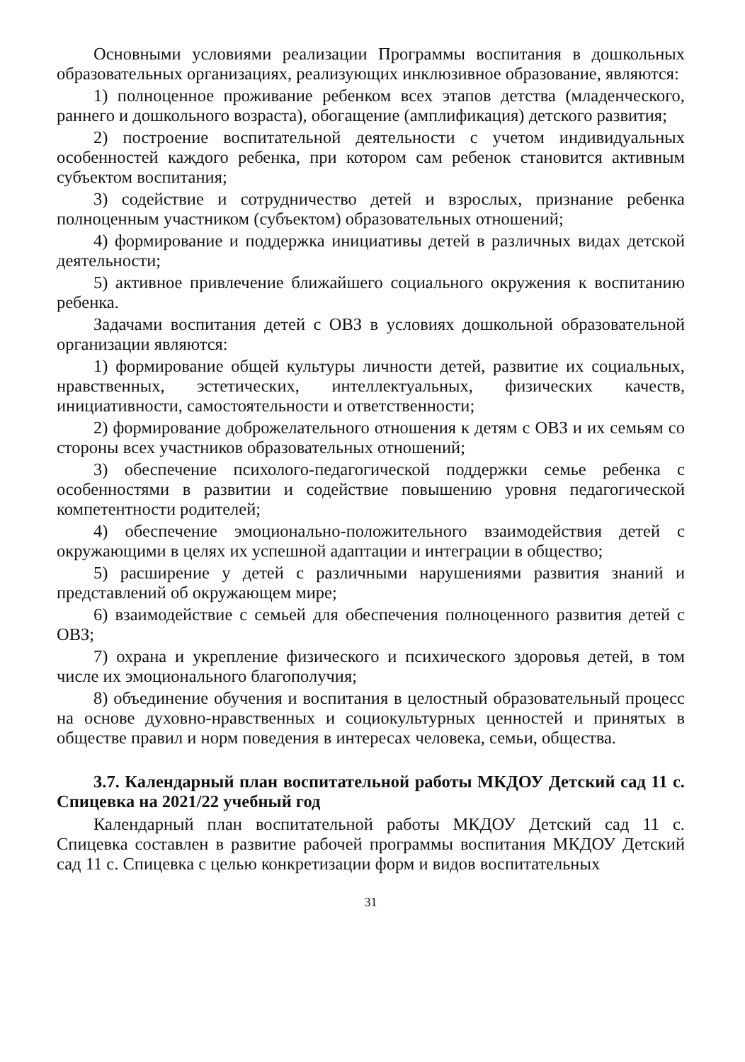Основными условиями реализации Программы воспитания в дошкольных образовательных организациях, реализующих инклюзивное образование, являются:
1) полноценное проживание ребенком всех этапов детства (младенческого, раннего и дошкольного возраста), обогащение (амплификация) детского развития;
2) построение воспитательной деятельности с учетом индивидуальных особенностей каждого ребенка, при котором сам ребенок становится активным субъектом воспитания;
3) содействие и сотрудничество детей и взрослых, признание ребенка полноценным участником (субъектом) образовательных отношений;
4) формирование и поддержка инициативы детей в различных видах детской деятельности;
5) активное привлечение ближайшего социального окружения к воспитанию ребенка.
Задачами воспитания детей с ОВЗ в условиях дошкольной образовательной организации являются:
1) формирование общей культуры личности детей, развитие их социальных, нравственных, эстетических, интеллектуальных, физических качеств, инициативности, самостоятельности и ответственности;
2) формирование доброжелательного отношения к детям с ОВЗ и их семьям со стороны всех участников образовательных отношений;
3) обеспечение психолого-педагогической поддержки семье ребенка с особенностями в развитии и содействие повышению уровня педагогической компетентности родителей;
4) обеспечение эмоционально-положительного взаимодействия детей с окружающими в целях их успешной адаптации и интеграции в общество;
5) расширение у детей с различными нарушениями развития знаний и представлений об окружающем мире;
6) взаимодействие с семьей для обеспечения полноценного развития детей с ОВЗ;
7) охрана и укрепление физического и психического здоровья детей, в том числе их эмоционального благополучия;
8) объединение обучения и воспитания в целостный образовательный процесс на основе духовно-нравственных и социокультурных ценностей и принятых в обществе правил и норм поведения в интересах человека, семьи, общества.
3.7. Календарный план воспитательной работы МКДОУ Детский сад 11 с. Спицевка на 2021/22 учебный год
Календарный план воспитательной работы МКДОУ Детский сад 11 с. Спицевка составлен в развитие рабочей программы воспитания МКДОУ Детский сад 11 с. Спицевка с целью конкретизации форм и видов воспитательных
31